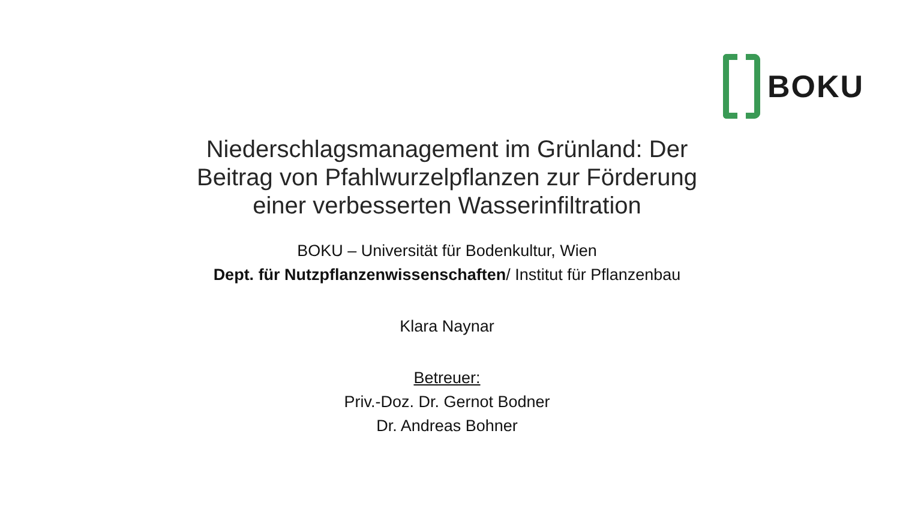BOKU
Niederschlagsmanagement im Grünland: Der Beitrag von Pfahlwurzelpflanzen zur Förderung einer verbesserten Wasserinfiltration
BOKU – Universität für Bodenkultur, Wien
Dept. für Nutzpflanzenwissenschaften/ Institut für Pflanzenbau
Klara Naynar
Betreuer:
Priv.-Doz. Dr. Gernot Bodner
Dr. Andreas Bohner